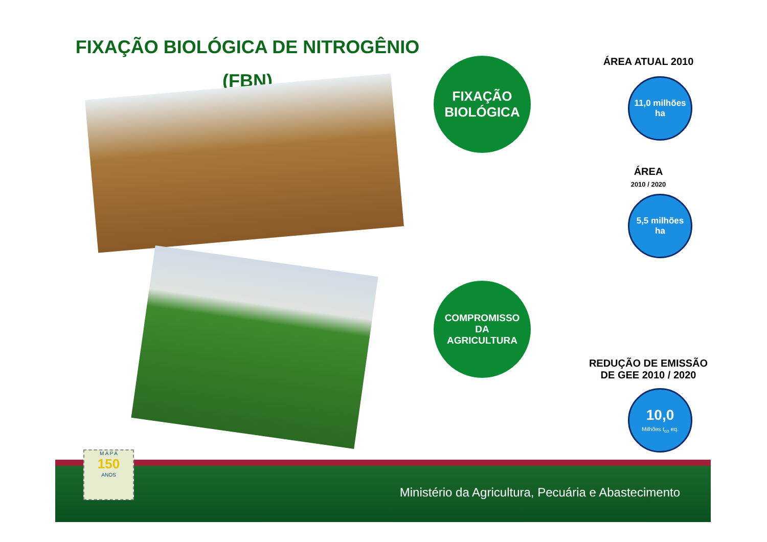FIXAÇÃO BIOLÓGICA DE NITROGÊNIO
(FBN)
FIXAÇÃO
BIOLÓGICA
ÁREA ATUAL 2010
11,0 milhões
ha
ÁREA
2010 / 2020
5,5 milhões
ha
COMPROMISSO
DA
AGRICULTURA
REDUÇÃO DE EMISSÃO
DE GEE 2010 / 2020
10,0
Milhões t<sub>co</sub> eq.
Ministério da Agricultura, Pecuária e Abastecimento
M A P A
150
ANOS